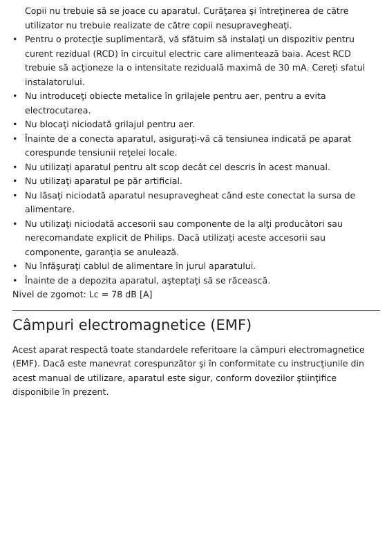Copii nu trebuie să se joace cu aparatul. Curăţarea şi întreţinerea de către utilizator nu trebuie realizate de către copii nesupravegheaţi.
• Pentru o protecţie suplimentară, vă sfătuim să instalaţi un dispozitiv pentru curent rezidual (RCD) în circuitul electric care alimentează baia. Acest RCD trebuie să acţioneze la o intensitate reziduală maximă de 30 mA. Cereţi sfatul instalatorului.
• Nu introduceţi obiecte metalice în grilajele pentru aer, pentru a evita electrocutarea.
• Nu blocaţi niciodată grilajul pentru aer.
• Înainte de a conecta aparatul, asiguraţi-vă că tensiunea indicată pe aparat corespunde tensiunii reţelei locale.
• Nu utilizaţi aparatul pentru alt scop decât cel descris în acest manual.
• Nu utilizaţi aparatul pe păr artificial.
• Nu lăsaţi niciodată aparatul nesupravegheat când este conectat la sursa de alimentare.
• Nu utilizaţi niciodată accesorii sau componente de la alţi producători sau nerecomandate explicit de Philips. Dacă utilizaţi aceste accesorii sau componente, garanţia se anulează.
• Nu înfăşuraţi cablul de alimentare în jurul aparatului.
• Înainte de a depozita aparatul, aşteptaţi să se răcească.
Nivel de zgomot: Lc = 78 dB [A]
Câmpuri electromagnetice (EMF)
Acest aparat respectă toate standardele referitoare la câmpuri electromagnetice (EMF). Dacă este manevrat corespunzător şi în conformitate cu instrucţiunile din acest manual de utilizare, aparatul este sigur, conform dovezilor ştiinţifice disponibile în prezent.